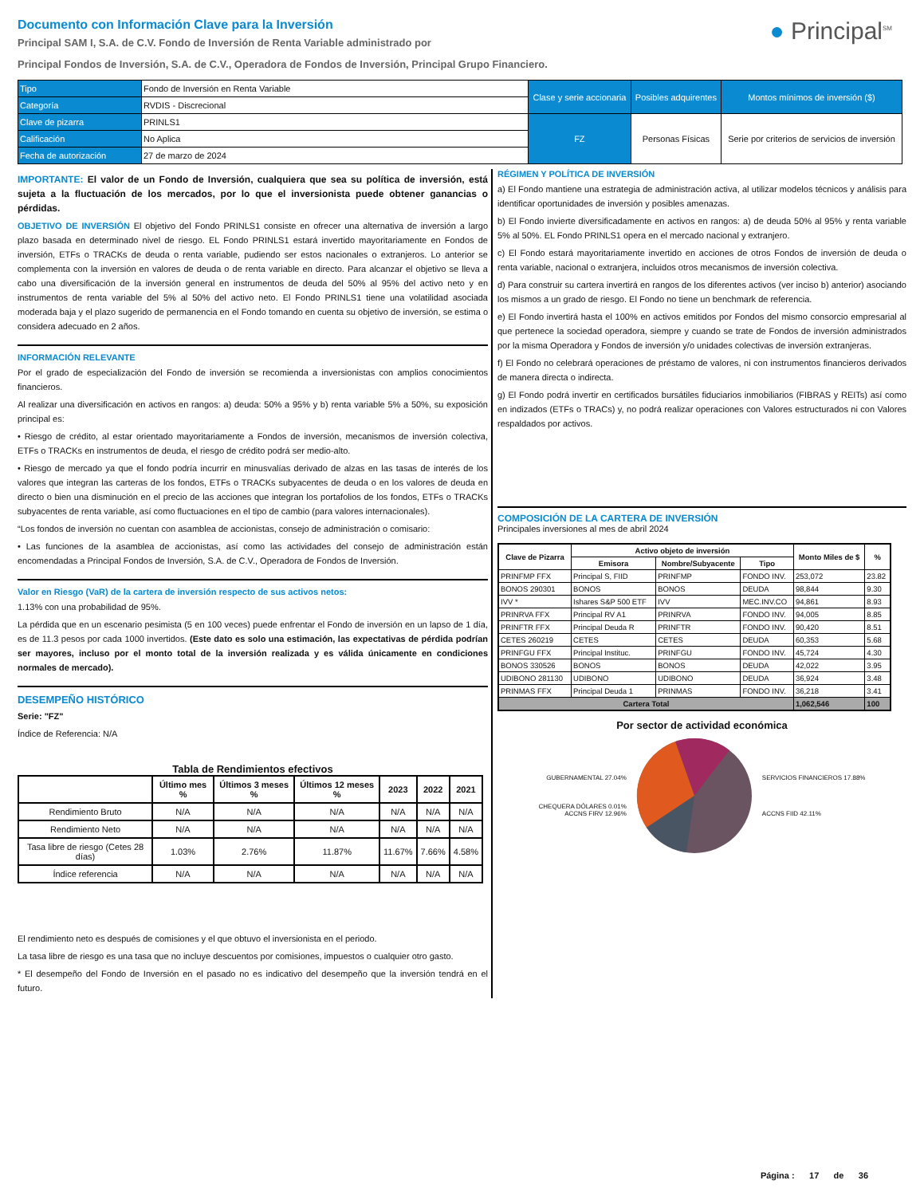● Principal<sup>SM</sup>
Documento con Información Clave para la Inversión
Principal SAM I, S.A. de C.V. Fondo de Inversión de Renta Variable administrado por
Principal Fondos de Inversión, S.A. de C.V., Operadora de Fondos de Inversión, Principal Grupo Financiero.
| Tipo | Fondo de Inversión en Renta Variable | Clase y serie accionaria | Posibles adquirentes | Montos mínimos de inversión ($) |
| Categoría | RVDIS - Discrecional | | | |
| Clave de pizarra | PRINLS1 | FZ | Personas Físicas | Serie por criterios de servicios de inversión |
| Calificación | No Aplica | | | |
| Fecha de autorización | 27 de marzo de 2024 | | | |
IMPORTANTE: El valor de un Fondo de Inversión, cualquiera que sea su política de inversión, está sujeta a la fluctuación de los mercados, por lo que el inversionista puede obtener ganancias o pérdidas.
OBJETIVO DE INVERSIÓN El objetivo del Fondo PRINLS1 consiste en ofrecer una alternativa de inversión a largo plazo basada en determinado nivel de riesgo. EL Fondo PRINLS1 estará invertido mayoritariamente en Fondos de inversión, ETFs o TRACKs de deuda o renta variable, pudiendo ser estos nacionales o extranjeros. Lo anterior se complementa con la inversión en valores de deuda o de renta variable en directo. Para alcanzar el objetivo se lleva a cabo una diversificación de la inversión general en instrumentos de deuda del 50% al 95% del activo neto y en instrumentos de renta variable del 5% al 50% del activo neto. El Fondo PRINLS1 tiene una volatilidad asociada moderada baja y el plazo sugerido de permanencia en el Fondo tomando en cuenta su objetivo de inversión, se estima o considera adecuado en 2 años.
INFORMACIÓN RELEVANTE
Por el grado de especialización del Fondo de inversión se recomienda a inversionistas con amplios conocimientos financieros.
Al realizar una diversificación en activos en rangos: a) deuda: 50% a 95% y b) renta variable 5% a 50%, su exposición principal es:
• Riesgo de crédito, al estar orientado mayoritariamente a Fondos de inversión, mecanismos de inversión colectiva, ETFs o TRACKs en instrumentos de deuda, el riesgo de crédito podrá ser medio-alto.
• Riesgo de mercado ya que el fondo podría incurrir en minusvalías derivado de alzas en las tasas de interés de los valores que integran las carteras de los fondos, ETFs o TRACKs subyacentes de deuda o en los valores de deuda en directo o bien una disminución en el precio de las acciones que integran los portafolios de los fondos, ETFs o TRACKs subyacentes de renta variable, así como fluctuaciones en el tipo de cambio (para valores internacionales).
“Los fondos de inversión no cuentan con asamblea de accionistas, consejo de administración o comisario:
• Las funciones de la asamblea de accionistas, así como las actividades del consejo de administración están encomendadas a Principal Fondos de Inversión, S.A. de C.V., Operadora de Fondos de Inversión.
Valor en Riesgo (VaR) de la cartera de inversión respecto de sus activos netos:
1.13% con una probabilidad de 95%.
La pérdida que en un escenario pesimista (5 en 100 veces) puede enfrentar el Fondo de inversión en un lapso de 1 día, es de 11.3 pesos por cada 1000 invertidos. (Este dato es solo una estimación, las expectativas de pérdida podrían ser mayores, incluso por el monto total de la inversión realizada y es válida únicamente en condiciones normales de mercado).
DESEMPEÑO HISTÓRICO
Serie: "FZ"
Índice de Referencia: N/A
Tabla de Rendimientos efectivos
| | Último mes % | Últimos 3 meses % | Últimos 12 meses % | 2023 | 2022 | 2021 |
| --- | --- | --- | --- | --- | --- | --- |
| Rendimiento Bruto | N/A | N/A | N/A | N/A | N/A | N/A |
| Rendimiento Neto | N/A | N/A | N/A | N/A | N/A | N/A |
| Tasa libre de riesgo (Cetes 28 días) | 1.03% | 2.76% | 11.87% | 11.67% | 7.66% | 4.58% |
| Índice referencia | N/A | N/A | N/A | N/A | N/A | N/A |
El rendimiento neto es después de comisiones y el que obtuvo el inversionista en el periodo.
La tasa libre de riesgo es una tasa que no incluye descuentos por comisiones, impuestos o cualquier otro gasto.
* El desempeño del Fondo de Inversión en el pasado no es indicativo del desempeño que la inversión tendrá en el futuro.
RÉGIMEN Y POLÍTICA DE INVERSIÓN
a) El Fondo mantiene una estrategia de administración activa, al utilizar modelos técnicos y análisis para identificar oportunidades de inversión y posibles amenazas.
b) El Fondo invierte diversificadamente en activos en rangos: a) de deuda 50% al 95% y renta variable 5% al 50%. EL Fondo PRINLS1 opera en el mercado nacional y extranjero.
c) El Fondo estará mayoritariamente invertido en acciones de otros Fondos de inversión de deuda o renta variable, nacional o extranjera, incluidos otros mecanismos de inversión colectiva.
d) Para construir su cartera invertirá en rangos de los diferentes activos (ver inciso b) anterior) asociando los mismos a un grado de riesgo. El Fondo no tiene un benchmark de referencia.
e) El Fondo invertirá hasta el 100% en activos emitidos por Fondos del mismo consorcio empresarial al que pertenece la sociedad operadora, siempre y cuando se trate de Fondos de inversión administrados por la misma Operadora y Fondos de inversión y/o unidades colectivas de inversión extranjeras.
f) El Fondo no celebrará operaciones de préstamo de valores, ni con instrumentos financieros derivados de manera directa o indirecta.
g) El Fondo podrá invertir en certificados bursátiles fiduciarios inmobiliarios (FIBRAS y REITs) así como en indizados (ETFs o TRACs) y, no podrá realizar operaciones con Valores estructurados ni con Valores respaldados por activos.
COMPOSICIÓN DE LA CARTERA DE INVERSIÓN
Principales inversiones al mes de abril 2024
| Clave de Pizarra | Activo objeto de inversión | | | Monto Miles de $ | % |
| --- | --- | --- | --- | --- | --- |
| | Emisora | Nombre/Subyacente | Tipo | | |
| PRINFMP FFX | Principal S, FIID | PRINFMP | FONDO INV. | 253,072 | 23.82 |
| BONOS 290301 | BONOS | BONOS | DEUDA | 98,844 | 9.30 |
| IVV * | Ishares S&P 500 ETF | IVV | MEC.INV.CO | 94,861 | 8.93 |
| PRINRVA FFX | Principal RV A1 | PRINRVA | FONDO INV. | 94,005 | 8.85 |
| PRINFTR FFX | Principal Deuda R | PRINFTR | FONDO INV. | 90,420 | 8.51 |
| CETES 260219 | CETES | CETES | DEUDA | 60,353 | 5.68 |
| PRINFGU FFX | Principal Instituc. | PRINFGU | FONDO INV. | 45,724 | 4.30 |
| BONOS 330526 | BONOS | BONOS | DEUDA | 42,022 | 3.95 |
| UDIBONO 281130 | UDIBONO | UDIBONO | DEUDA | 36,924 | 3.48 |
| PRINMAS FFX | Principal Deuda 1 | PRINMAS | FONDO INV. | 36,218 | 3.41 |
| Cartera Total | | | | 1,062,546 | 100 |
Por sector de actividad económica
GUBERNAMENTAL 27.04%
CHEQUERA DÓLARES 0.01%
ACCNS FIRV 12.96%
SERVICIOS FINANCIEROS 17.88%
ACCNS FIID 42.11%
Página : 17 de 36